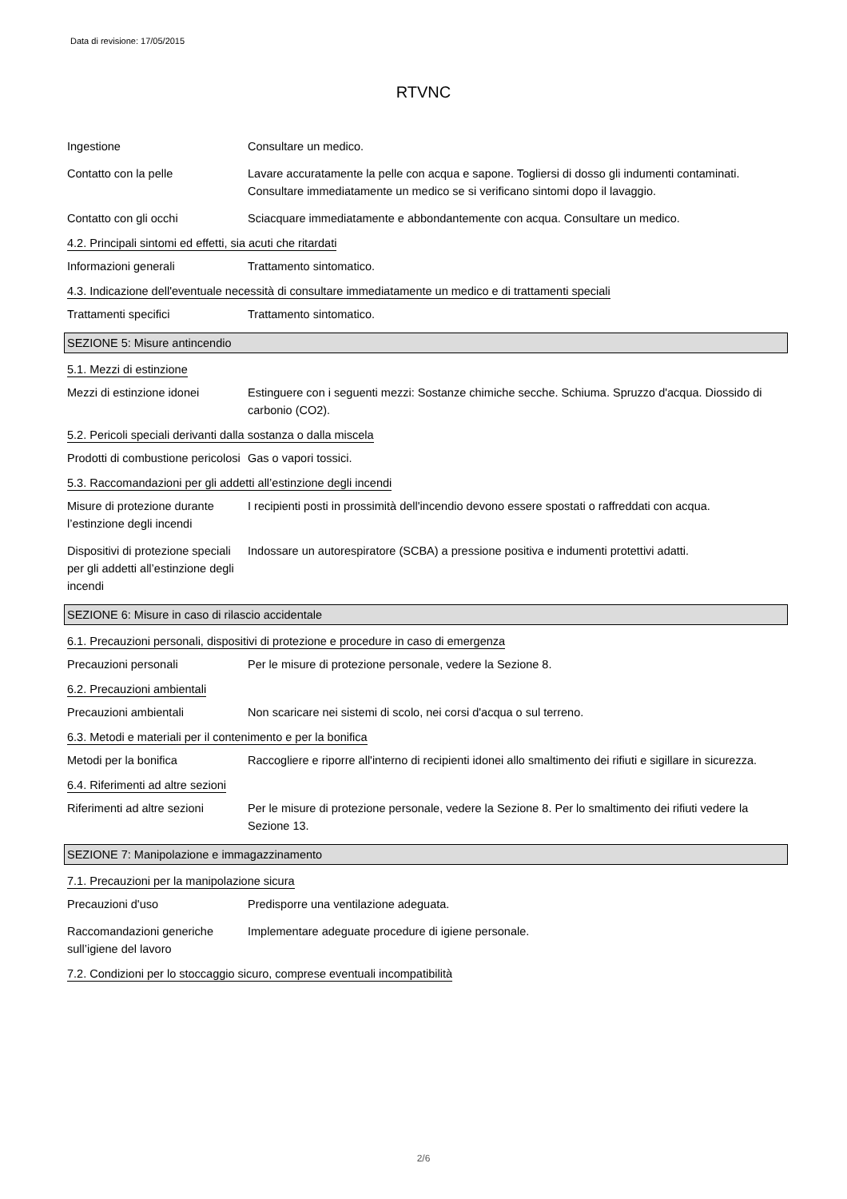Data di revisione: 17/05/2015
RTVNC
Ingestione Consultare un medico.
Contatto con la pelle Lavare accuratamente la pelle con acqua e sapone. Togliersi di dosso gli indumenti contaminati. Consultare immediatamente un medico se si verificano sintomi dopo il lavaggio.
Contatto con gli occhi Sciacquare immediatamente e abbondantemente con acqua. Consultare un medico.
4.2. Principali sintomi ed effetti, sia acuti che ritardati
Informazioni generali Trattamento sintomatico.
4.3. Indicazione dell'eventuale necessità di consultare immediatamente un medico e di trattamenti speciali
Trattamenti specifici Trattamento sintomatico.
SEZIONE 5: Misure antincendio
5.1. Mezzi di estinzione
Mezzi di estinzione idonei
Estinguere con i seguenti mezzi: Sostanze chimiche secche. Schiuma. Spruzzo d'acqua. Diossido di carbonio (CO2).
5.2. Pericoli speciali derivanti dalla sostanza o dalla miscela
Prodotti di combustione pericolosi
Gas o vapori tossici.
5.3. Raccomandazioni per gli addetti all’estinzione degli incendi
Misure di protezione durante l’estinzione degli incendi
I recipienti posti in prossimità dell'incendio devono essere spostati o raffreddati con acqua.
Dispositivi di protezione speciali per gli addetti all’estinzione degli incendi
Indossare un autorespiratore (SCBA) a pressione positiva e indumenti protettivi adatti.
SEZIONE 6: Misure in caso di rilascio accidentale
6.1. Precauzioni personali, dispositivi di protezione e procedure in caso di emergenza
Precauzioni personali Per le misure di protezione personale, vedere la Sezione 8.
6.2. Precauzioni ambientali
Precauzioni ambientali Non scaricare nei sistemi di scolo, nei corsi d'acqua o sul terreno.
6.3. Metodi e materiali per il contenimento e per la bonifica
Metodi per la bonifica Raccogliere e riporre all'interno di recipienti idonei allo smaltimento dei rifiuti e sigillare in sicurezza.
6.4. Riferimenti ad altre sezioni
Riferimenti ad altre sezioni
Per le misure di protezione personale, vedere la Sezione 8. Per lo smaltimento dei rifiuti vedere la Sezione 13.
SEZIONE 7: Manipolazione e immagazzinamento
7.1. Precauzioni per la manipolazione sicura
Precauzioni d'uso Predisporre una ventilazione adeguata.
Raccomandazioni generiche sull’igiene del lavoro
Implementare adeguate procedure di igiene personale.
7.2. Condizioni per lo stoccaggio sicuro, comprese eventuali incompatibilità
2/6